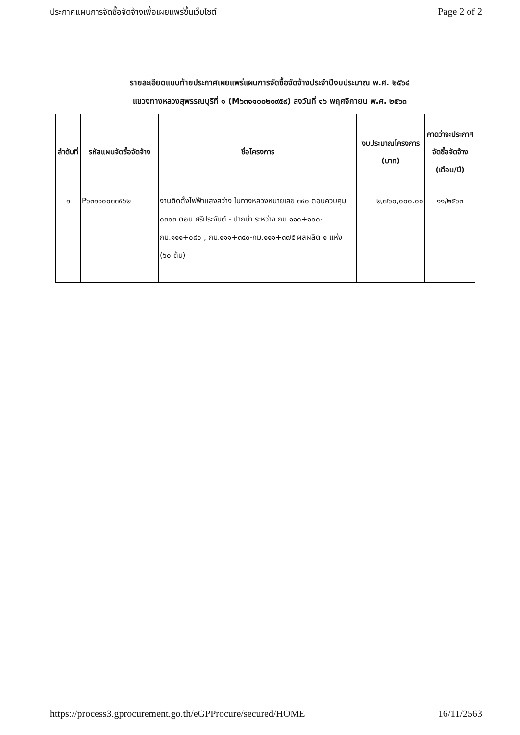ประกาศแผนการจัดซื้อจัดจ้างเพื่อเผยแพร่ขึ้นเว็บไซต์ Page 2 of 2
รายละเอียดแนบท้ายประกาศเผยแพร่แผนการจัดซื้อจัดจ้างประจำปีงบประมาณ พ.ศ. ๒๕๖๔
แขวงทางหลวงสุพรรณบุรีที่ ๑ (M๖๓๑๑๐๐๒๐๙๕๙) ลงวันที่ ๑๖ พฤศจิกายน พ.ศ. ๒๕๖๓
| ลำดับที่ | รหัสแผนจัดซื้อจัดจ้าง | ชื่อโครงการ | งบประมาณโครงการ (บาท) | คาดว่าจะประกาศจัดซื้อจัดจ้าง (เดือน/ปี) |
| --- | --- | --- | --- | --- |
| ๑ | P๖๓๑๑๐๐๓๓๕๖๒ | งานติดตั้งไฟฟ้าแสงสว่าง ในทางหลวงหมายเลข ๓๔๐ ตอนควบคุม ๐๓๐๓ ตอน ศรีประจันต์ - ปากน้ำ ระหว่าง กม.๑๑๐+๑๐๐-กม.๑๑๑+๐๘๐ , กม.๑๑๑+๓๔๐-กม.๑๑๑+๓๗๕ ผลผลิต ๑ แห่ง (๖๐ ต้น) | ๒,๗๖๐,๐๐๐.๐๐ | ๑๑/๒๕๖๓ |
https://process3.gprocurement.go.th/eGPProcure/secured/HOME 16/11/2563